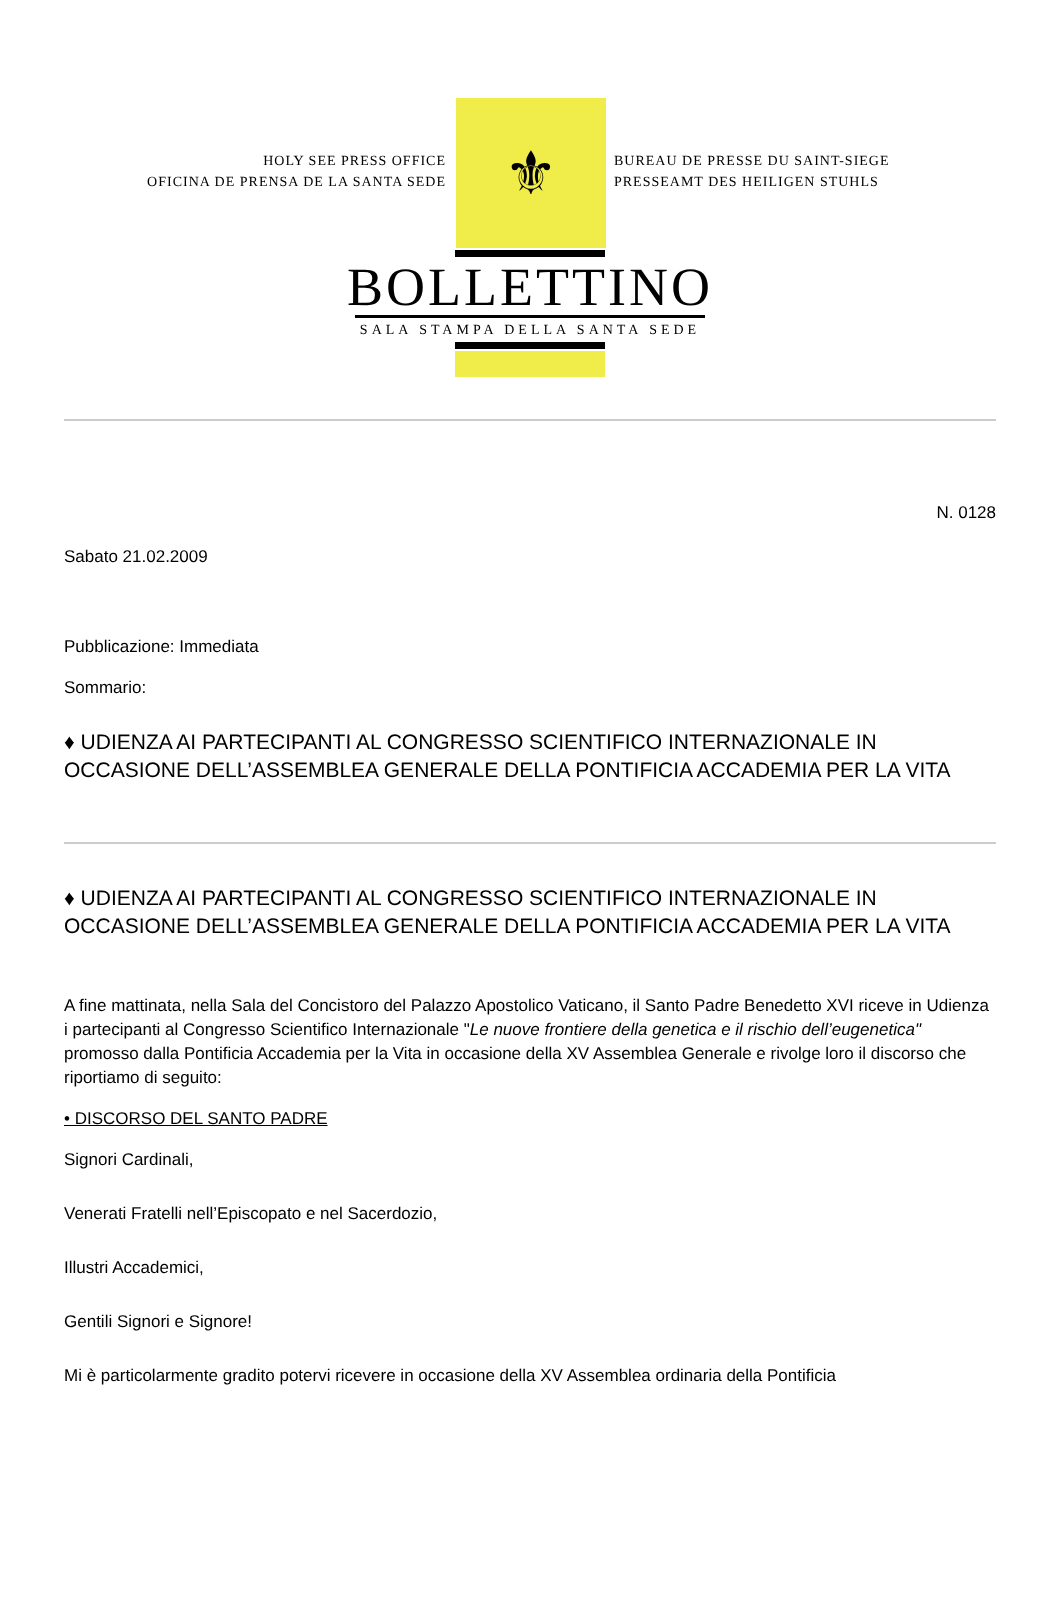HOLY SEE PRESS OFFICE
OFICINA DE PRENSA DE LA SANTA SEDE
⚜
BUREAU DE PRESSE DU SAINT-SIEGE
PRESSEAMT DES HEILIGEN STUHLS
BOLLETTINO
SALA STAMPA DELLA SANTA SEDE
N. 0128
Sabato 21.02.2009
Pubblicazione: Immediata
Sommario:
♦ UDIENZA AI PARTECIPANTI AL CONGRESSO SCIENTIFICO INTERNAZIONALE IN OCCASIONE DELL’ASSEMBLEA GENERALE DELLA PONTIFICIA ACCADEMIA PER LA VITA
♦ UDIENZA AI PARTECIPANTI AL CONGRESSO SCIENTIFICO INTERNAZIONALE IN OCCASIONE DELL’ASSEMBLEA GENERALE DELLA PONTIFICIA ACCADEMIA PER LA VITA
A fine mattinata, nella Sala del Concistoro del Palazzo Apostolico Vaticano, il Santo Padre Benedetto XVI riceve in Udienza i partecipanti al Congresso Scientifico Internazionale "Le nuove frontiere della genetica e il rischio dell’eugenetica" promosso dalla Pontificia Accademia per la Vita in occasione della XV Assemblea Generale e rivolge loro il discorso che riportiamo di seguito:
• DISCORSO DEL SANTO PADRE
Signori Cardinali,
Venerati Fratelli nell’Episcopato e nel Sacerdozio,
Illustri Accademici,
Gentili Signori e Signore!
Mi è particolarmente gradito potervi ricevere in occasione della XV Assemblea ordinaria della Pontificia